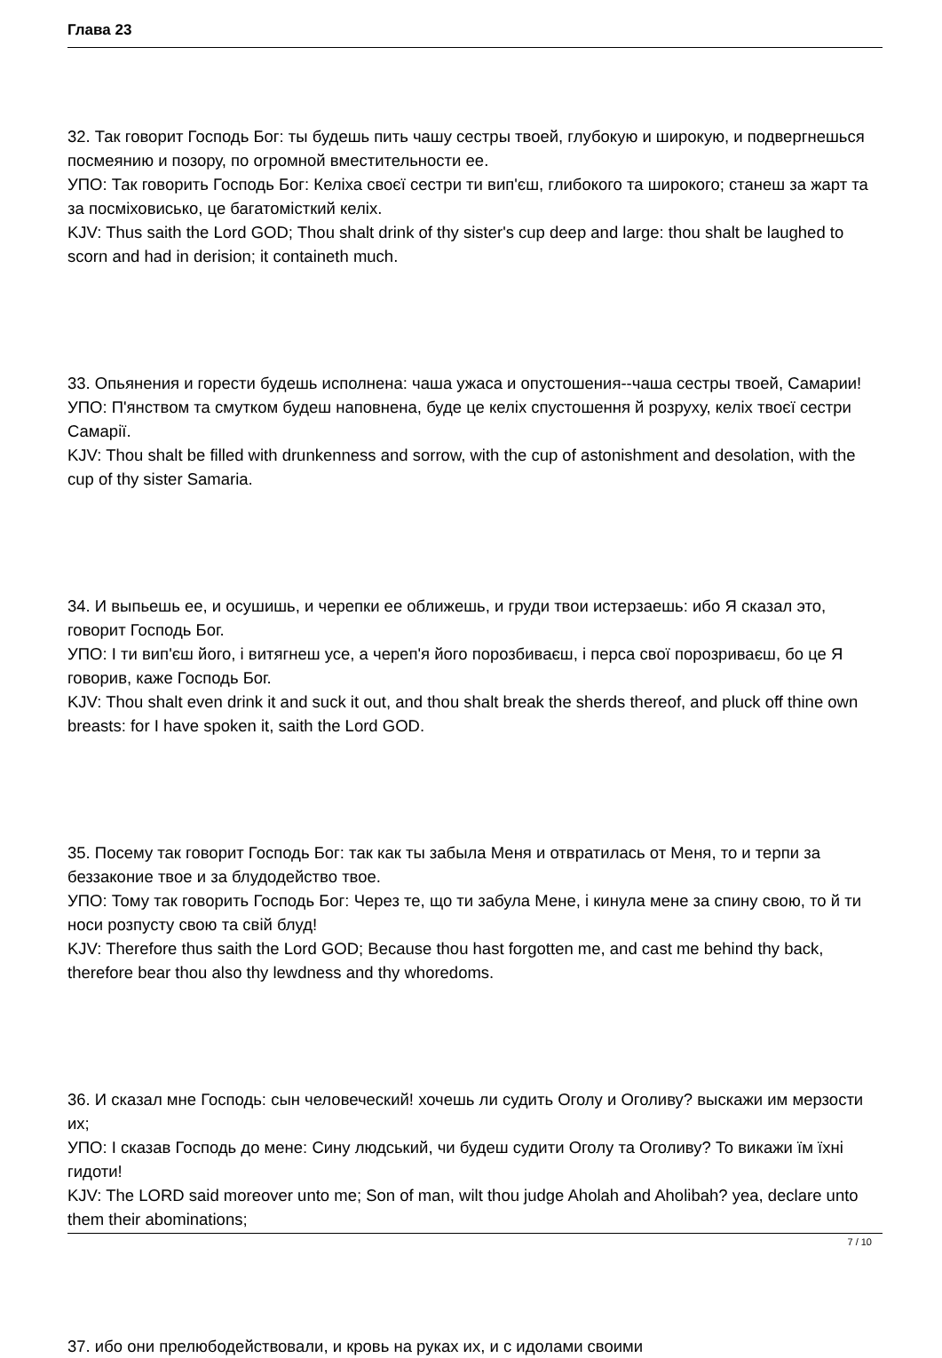Глава 23
32. Так говорит Господь Бог: ты будешь пить чашу сестры твоей, глубокую и широкую, и подвергнешься посмеянию и позору, по огромной вместительности ее.
УПО: Так говорить Господь Бог: Келіха своєї сестри ти вип'єш, глибокого та широкого; станеш за жарт та за посміховисько, це багатомісткий келіх.
KJV: Thus saith the Lord GOD; Thou shalt drink of thy sister's cup deep and large: thou shalt be laughed to scorn and had in derision; it containeth much.
33. Опьянения и горести будешь исполнена: чаша ужаса и опустошения--чаша сестры твоей, Самарии!
УПО: П'янством та смутком будеш наповнена, буде це келіх спустошення й розруху, келіх твоєї сестри Самарії.
KJV: Thou shalt be filled with drunkenness and sorrow, with the cup of astonishment and desolation, with the cup of thy sister Samaria.
34. И выпьешь ее, и осушишь, и черепки ее оближешь, и груди твои истерзаешь: ибо Я сказал это, говорит Господь Бог.
УПО: І ти вип'єш його, і витягнеш усе, а череп'я його порозбиваєш, і перса свої порозриваєш, бо це Я говорив, каже Господь Бог.
KJV: Thou shalt even drink it and suck it out, and thou shalt break the sherds thereof, and pluck off thine own breasts: for I have spoken it, saith the Lord GOD.
35. Посему так говорит Господь Бог: так как ты забыла Меня и отвратилась от Меня, то и терпи за беззаконие твое и за блудодейство твое.
УПО: Тому так говорить Господь Бог: Через те, що ти забула Мене, і кинула мене за спину свою, то й ти носи розпусту свою та свій блуд!
KJV: Therefore thus saith the Lord GOD; Because thou hast forgotten me, and cast me behind thy back, therefore bear thou also thy lewdness and thy whoredoms.
36. И сказал мне Господь: сын человеческий! хочешь ли судить Оголу и Оголиву? выскажи им мерзости их;
УПО: І сказав Господь до мене: Сину людський, чи будеш судити Оголу та Оголиву? То викажи їм їхні гидоти!
KJV: The LORD said moreover unto me; Son of man, wilt thou judge Aholah and Aholibah? yea, declare unto them their abominations;
37. ибо они прелюбодействовали, и кровь на руках их, и с идолами своими
7 / 10